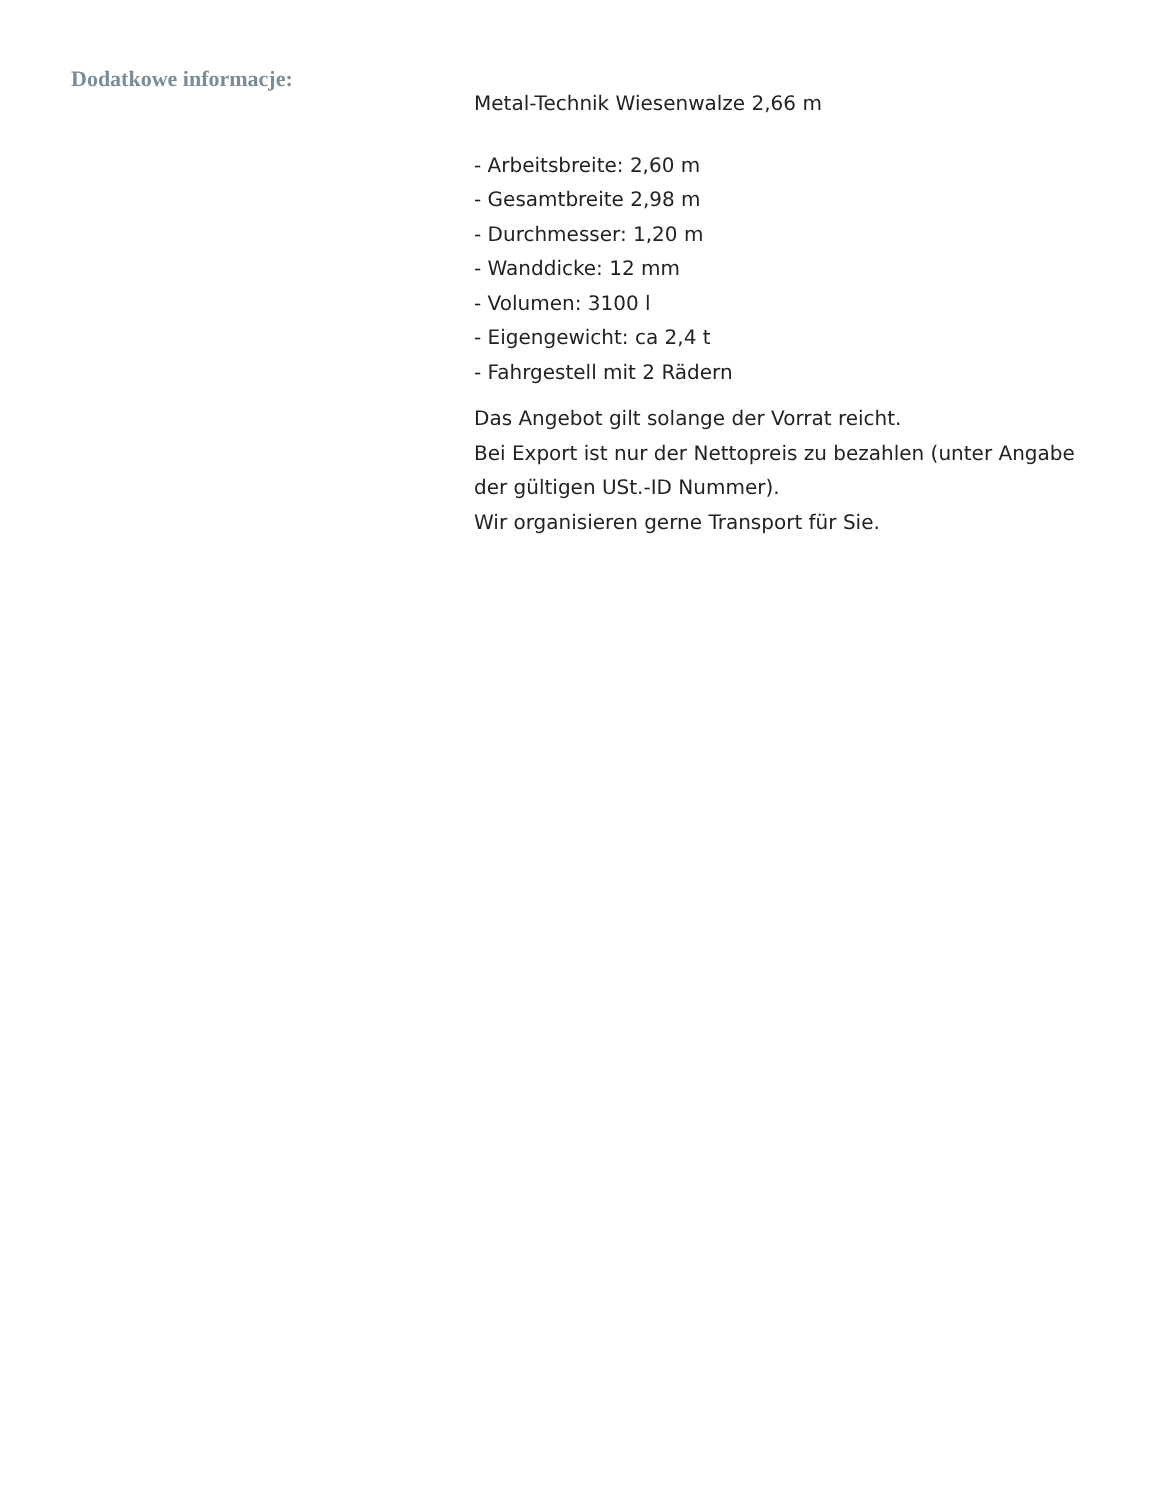Dodatkowe informacje:
Metal-Technik Wiesenwalze 2,66 m
- Arbeitsbreite: 2,60 m
- Gesamtbreite 2,98 m
- Durchmesser: 1,20 m
- Wanddicke: 12 mm
- Volumen: 3100 l
- Eigengewicht: ca 2,4 t
- Fahrgestell mit 2 Rädern
Das Angebot gilt solange der Vorrat reicht.
Bei Export ist nur der Nettopreis zu bezahlen (unter Angabe der gültigen USt.-ID Nummer).
Wir organisieren gerne Transport für Sie.